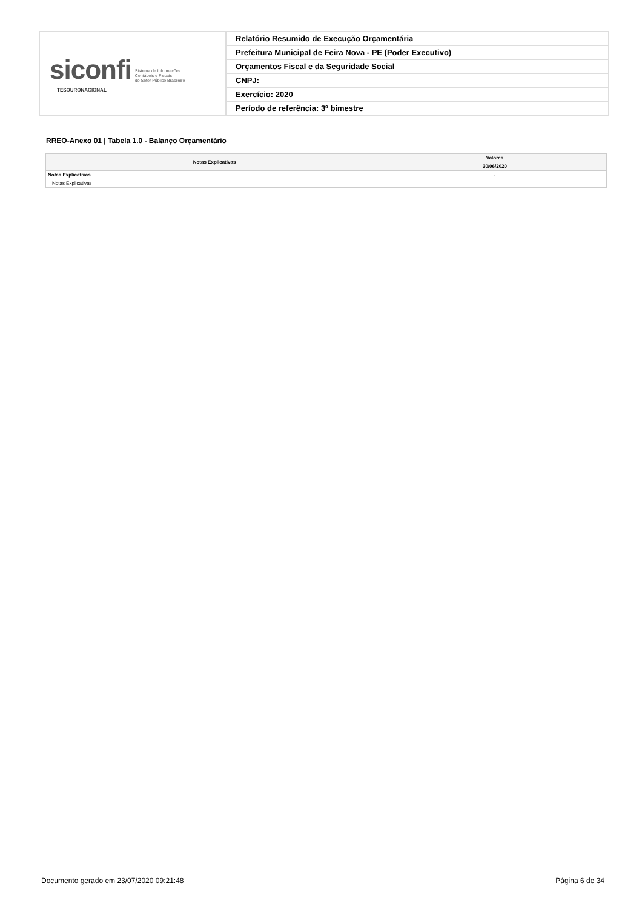siconfi Sistema de Informações
Contábeis e Fiscais
do Setor Público Brasileiro
TESOURONACIONAL
Relatório Resumido de Execução Orçamentária
Prefeitura Municipal de Feira Nova - PE (Poder Executivo)
Orçamentos Fiscal e da Seguridade Social
CNPJ:
Exercício: 2020
Período de referência: 3º bimestre
RREO-Anexo 01 | Tabela 1.0 - Balanço Orçamentário
| Notas Explicativas | Valores |
| --- | --- |
| | 30/06/2020 |
| Notas Explicativas | - |
| Notas Explicativas | |
Documento gerado em 23/07/2020 09:21:48 Página 6 de 34